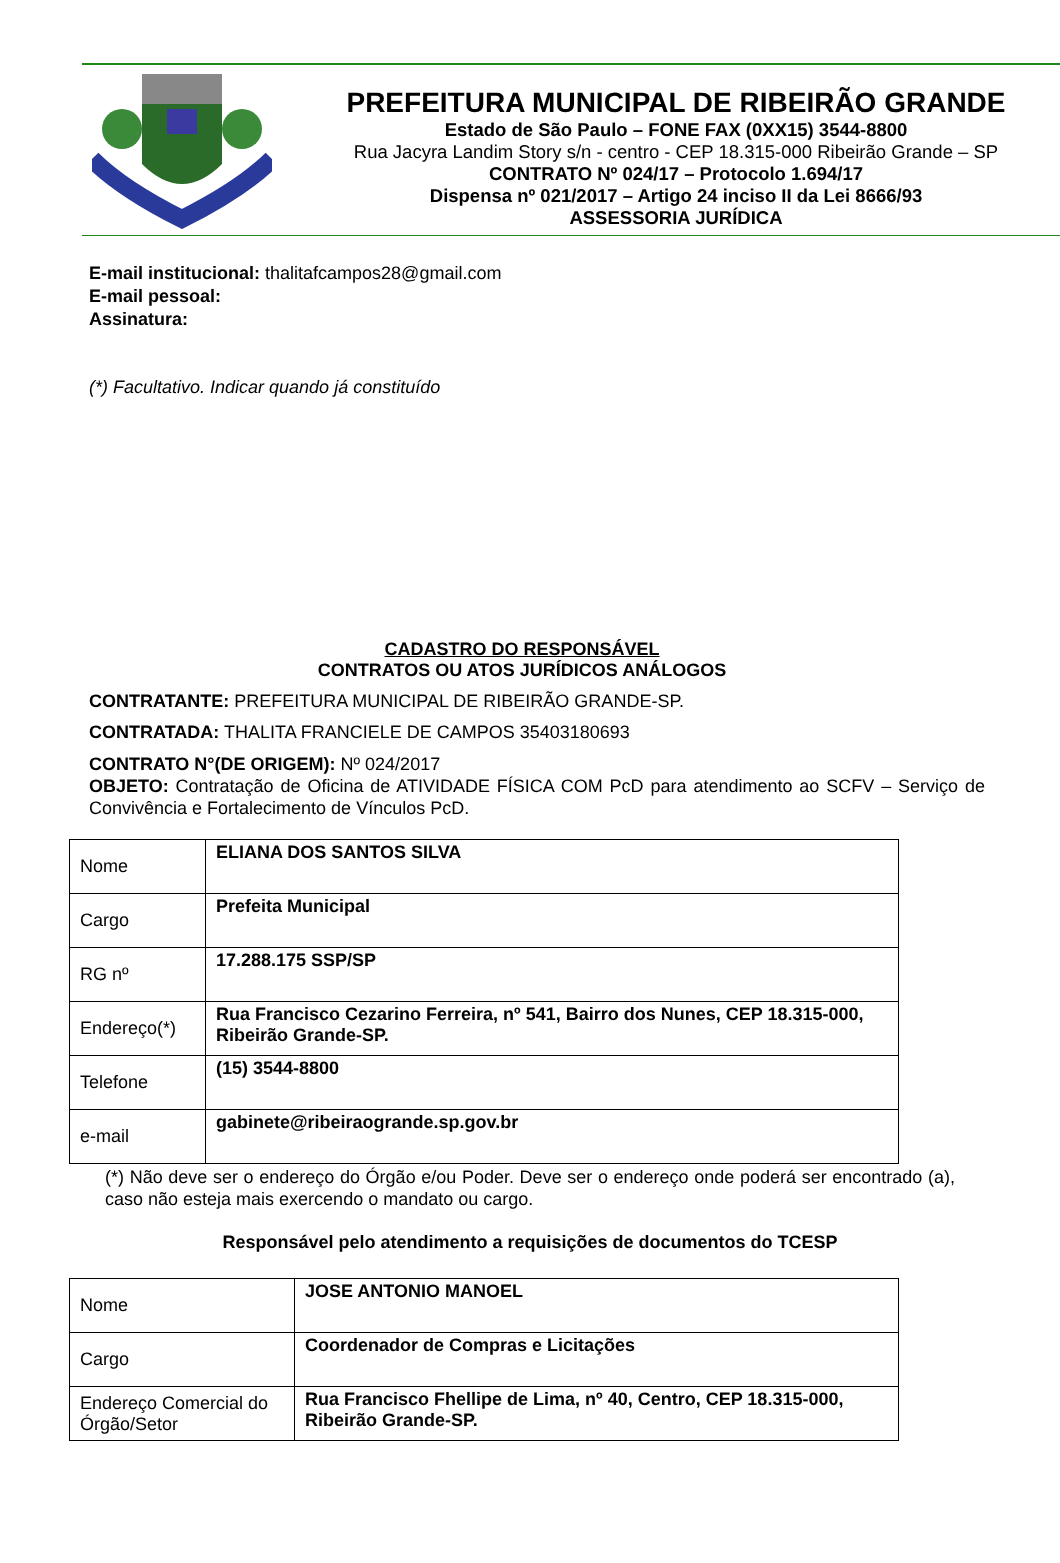PREFEITURA MUNICIPAL DE RIBEIRÃO GRANDE
Estado de São Paulo – FONE FAX (0XX15) 3544-8800
Rua Jacyra Landim Story s/n - centro - CEP 18.315-000 Ribeirão Grande – SP
CONTRATO Nº 024/17 – Protocolo 1.694/17
Dispensa nº 021/2017 – Artigo 24 inciso II da Lei 8666/93
ASSESSORIA JURÍDICA
E-mail institucional: thalitafcampos28@gmail.com
E-mail pessoal:
Assinatura:
(*) Facultativo. Indicar quando já constituído
CADASTRO DO RESPONSÁVEL
CONTRATOS OU ATOS JURÍDICOS ANÁLOGOS
CONTRATANTE: PREFEITURA MUNICIPAL DE RIBEIRÃO GRANDE-SP.
CONTRATADA: THALITA FRANCIELE DE CAMPOS 35403180693
CONTRATO N°(DE ORIGEM): Nº 024/2017
OBJETO: Contratação de Oficina de ATIVIDADE FÍSICA COM PcD para atendimento ao SCFV – Serviço de Convivência e Fortalecimento de Vínculos PcD.
| Nome | ELIANA DOS SANTOS SILVA |
| Cargo | Prefeita Municipal |
| RG nº | 17.288.175 SSP/SP |
| Endereço(*) | Rua Francisco Cezarino Ferreira, nº 541, Bairro dos Nunes, CEP 18.315-000, Ribeirão Grande-SP. |
| Telefone | (15) 3544-8800 |
| e-mail | gabinete@ribeiraogrande.sp.gov.br |
(*) Não deve ser o endereço do Órgão e/ou Poder. Deve ser o endereço onde poderá ser encontrado (a), caso não esteja mais exercendo o mandato ou cargo.
Responsável pelo atendimento a requisições de documentos do TCESP
| Nome | JOSE ANTONIO MANOEL |
| Cargo | Coordenador de Compras e Licitações |
| Endereço Comercial do Órgão/Setor | Rua Francisco Fhellipe de Lima, nº 40, Centro, CEP 18.315-000, Ribeirão Grande-SP. |